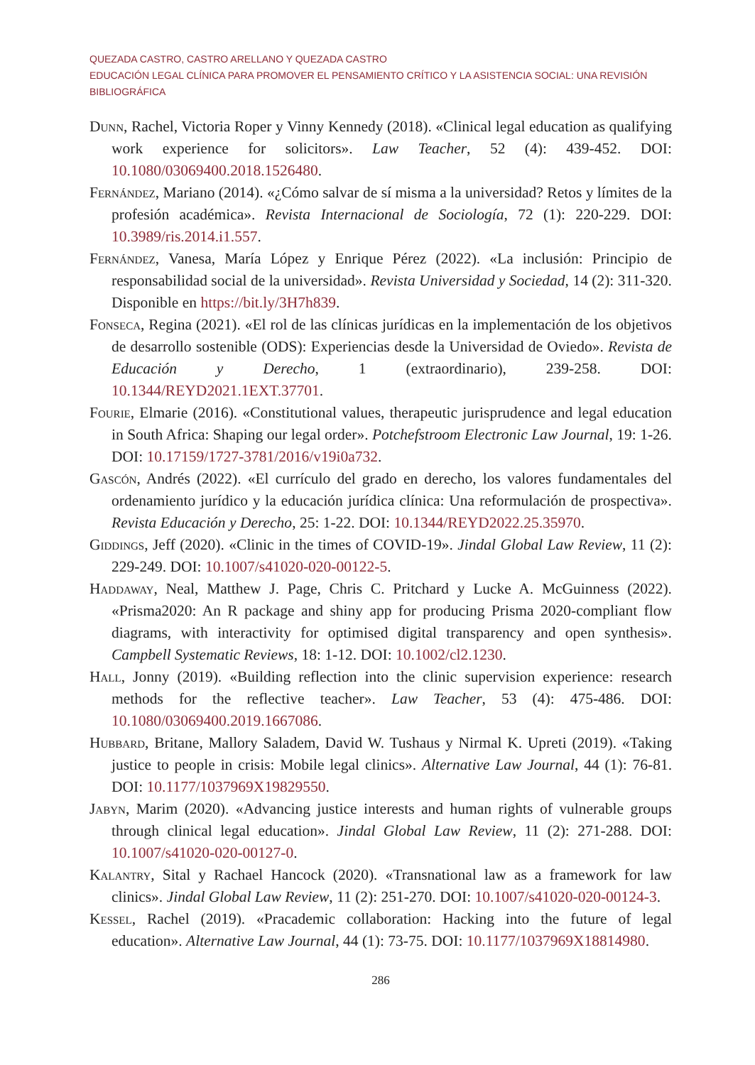QUEZADA CASTRO, CASTRO ARELLANO Y QUEZADA CASTRO
EDUCACIÓN LEGAL CLÍNICA PARA PROMOVER EL PENSAMIENTO CRÍTICO Y LA ASISTENCIA SOCIAL: UNA REVISIÓN BIBLIOGRÁFICA
Dunn, Rachel, Victoria Roper y Vinny Kennedy (2018). «Clinical legal education as qualifying work experience for solicitors». Law Teacher, 52 (4): 439-452. DOI: 10.1080/03069400.2018.1526480.
Fernández, Mariano (2014). «¿Cómo salvar de sí misma a la universidad? Retos y límites de la profesión académica». Revista Internacional de Sociología, 72 (1): 220-229. DOI: 10.3989/ris.2014.i1.557.
Fernández, Vanesa, María López y Enrique Pérez (2022). «La inclusión: Principio de responsabilidad social de la universidad». Revista Universidad y Sociedad, 14 (2): 311-320. Disponible en https://bit.ly/3H7h839.
Fonseca, Regina (2021). «El rol de las clínicas jurídicas en la implementación de los objetivos de desarrollo sostenible (ODS): Experiencias desde la Universidad de Oviedo». Revista de Educación y Derecho, 1 (extraordinario), 239-258. DOI: 10.1344/REYD2021.1EXT.37701.
Fourie, Elmarie (2016). «Constitutional values, therapeutic jurisprudence and legal education in South Africa: Shaping our legal order». Potchefstroom Electronic Law Journal, 19: 1-26. DOI: 10.17159/1727-3781/2016/v19i0a732.
Gascón, Andrés (2022). «El currículo del grado en derecho, los valores fundamentales del ordenamiento jurídico y la educación jurídica clínica: Una reformulación de prospectiva». Revista Educación y Derecho, 25: 1-22. DOI: 10.1344/REYD2022.25.35970.
Giddings, Jeff (2020). «Clinic in the times of COVID-19». Jindal Global Law Review, 11 (2): 229-249. DOI: 10.1007/s41020-020-00122-5.
Haddaway, Neal, Matthew J. Page, Chris C. Pritchard y Lucke A. McGuinness (2022). «Prisma2020: An R package and shiny app for producing Prisma 2020-compliant flow diagrams, with interactivity for optimised digital transparency and open synthesis». Campbell Systematic Reviews, 18: 1-12. DOI: 10.1002/cl2.1230.
Hall, Jonny (2019). «Building reflection into the clinic supervision experience: research methods for the reflective teacher». Law Teacher, 53 (4): 475-486. DOI: 10.1080/03069400.2019.1667086.
Hubbard, Britane, Mallory Saladem, David W. Tushaus y Nirmal K. Upreti (2019). «Taking justice to people in crisis: Mobile legal clinics». Alternative Law Journal, 44 (1): 76-81. DOI: 10.1177/1037969X19829550.
Jabyn, Marim (2020). «Advancing justice interests and human rights of vulnerable groups through clinical legal education». Jindal Global Law Review, 11 (2): 271-288. DOI: 10.1007/s41020-020-00127-0.
Kalantry, Sital y Rachael Hancock (2020). «Transnational law as a framework for law clinics». Jindal Global Law Review, 11 (2): 251-270. DOI: 10.1007/s41020-020-00124-3.
Kessel, Rachel (2019). «Pracademic collaboration: Hacking into the future of legal education». Alternative Law Journal, 44 (1): 73-75. DOI: 10.1177/1037969X18814980.
286